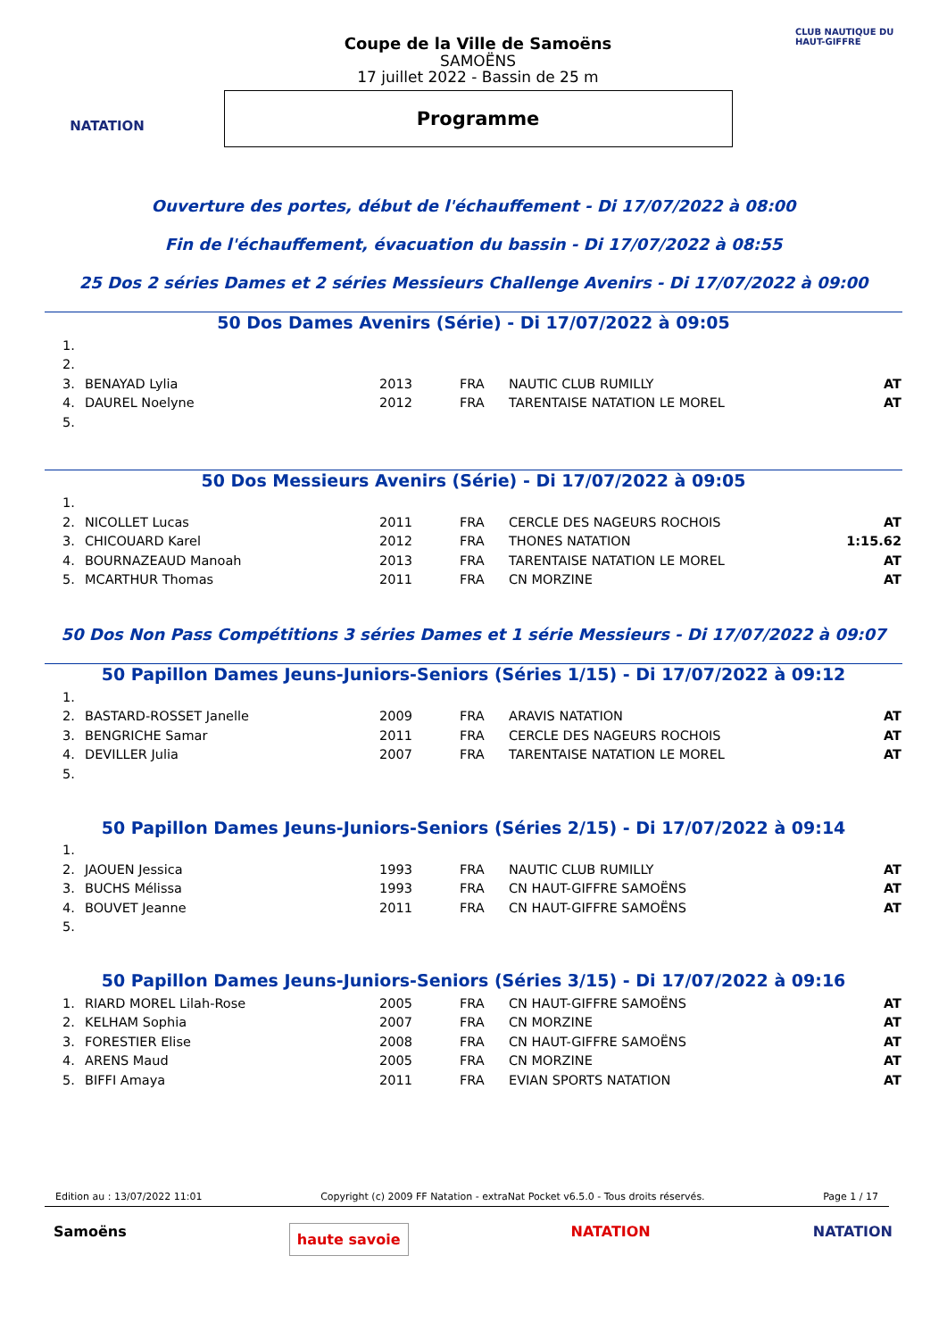NATATION
Coupe de la Ville de Samoëns
SAMOËNS
17 juillet 2022 - Bassin de 25 m
Programme
CLUB NAUTIQUE DU HAUT-GIFFRE
Ouverture des portes, début de l'échauffement - Di 17/07/2022 à 08:00
Fin de l'échauffement, évacuation du bassin - Di 17/07/2022 à 08:55
25 Dos 2 séries Dames et 2 séries Messieurs Challenge Avenirs - Di 17/07/2022 à 09:00
50 Dos Dames Avenirs (Série) - Di 17/07/2022 à 09:05
| 1. | | | | | |
| 2. | | | | | |
| 3. | BENAYAD Lylia | 2013 | FRA | NAUTIC CLUB RUMILLY | AT |
| 4. | DAUREL Noelyne | 2012 | FRA | TARENTAISE NATATION LE MOREL | AT |
| 5. | | | | | |
50 Dos Messieurs Avenirs (Série) - Di 17/07/2022 à 09:05
| 1. | | | | | |
| 2. | NICOLLET Lucas | 2011 | FRA | CERCLE DES NAGEURS ROCHOIS | AT |
| 3. | CHICOUARD Karel | 2012 | FRA | THONES NATATION | 1:15.62 |
| 4. | BOURNAZEAUD Manoah | 2013 | FRA | TARENTAISE NATATION LE MOREL | AT |
| 5. | MCARTHUR Thomas | 2011 | FRA | CN MORZINE | AT |
50 Dos Non Pass Compétitions 3 séries Dames et 1 série Messieurs - Di 17/07/2022 à 09:07
50 Papillon Dames Jeuns-Juniors-Seniors (Séries 1/15) - Di 17/07/2022 à 09:12
| 1. | | | | | |
| 2. | BASTARD-ROSSET Janelle | 2009 | FRA | ARAVIS NATATION | AT |
| 3. | BENGRICHE Samar | 2011 | FRA | CERCLE DES NAGEURS ROCHOIS | AT |
| 4. | DEVILLER Julia | 2007 | FRA | TARENTAISE NATATION LE MOREL | AT |
| 5. | | | | | |
50 Papillon Dames Jeuns-Juniors-Seniors (Séries 2/15) - Di 17/07/2022 à 09:14
| 1. | | | | | |
| 2. | JAOUEN Jessica | 1993 | FRA | NAUTIC CLUB RUMILLY | AT |
| 3. | BUCHS Mélissa | 1993 | FRA | CN HAUT-GIFFRE SAMOËNS | AT |
| 4. | BOUVET Jeanne | 2011 | FRA | CN HAUT-GIFFRE SAMOËNS | AT |
| 5. | | | | | |
50 Papillon Dames Jeuns-Juniors-Seniors (Séries 3/15) - Di 17/07/2022 à 09:16
| 1. | RIARD MOREL Lilah-Rose | 2005 | FRA | CN HAUT-GIFFRE SAMOËNS | AT |
| 2. | KELHAM Sophia | 2007 | FRA | CN MORZINE | AT |
| 3. | FORESTIER Elise | 2008 | FRA | CN HAUT-GIFFRE SAMOËNS | AT |
| 4. | ARENS Maud | 2005 | FRA | CN MORZINE | AT |
| 5. | BIFFI Amaya | 2011 | FRA | EVIAN SPORTS NATATION | AT |
Edition au : 13/07/2022 11:01 Copyright (c) 2009 FF Natation - extraNat Pocket v6.5.0 - Tous droits réservés. Page 1 / 17
Samoëns haute savoie NATATION NATATION